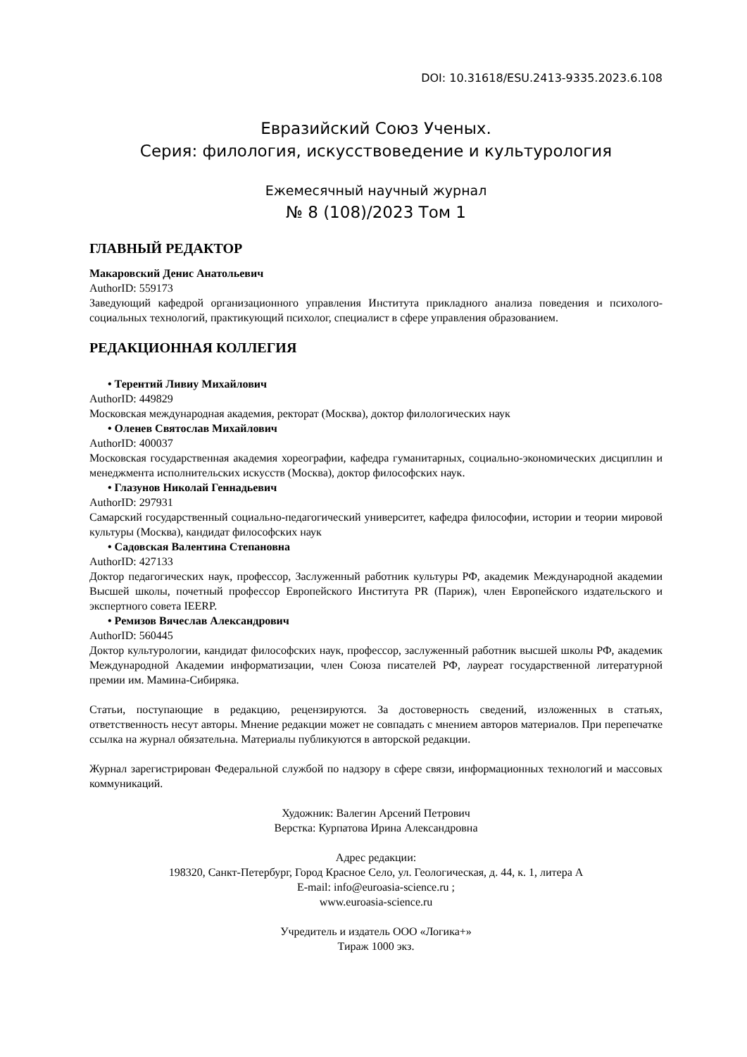DOI: 10.31618/ESU.2413-9335.2023.6.108
Евразийский Союз Ученых.
Серия: филология, искусствоведение и культурология
Ежемесячный научный журнал
№ 8 (108)/2023 Том 1
ГЛАВНЫЙ РЕДАКТОР
Макаровский Денис Анатольевич
AuthorID: 559173
Заведующий кафедрой организационного управления Института прикладного анализа поведения и психолого-социальных технологий, практикующий психолог, специалист в сфере управления образованием.
РЕДАКЦИОННАЯ КОЛЛЕГИЯ
• Терентий Ливиу Михайлович
AuthorID: 449829
Московская международная академия, ректорат (Москва), доктор филологических наук
• Оленев Святослав Михайлович
AuthorID: 400037
Московская государственная академия хореографии, кафедра гуманитарных, социально-экономических дисциплин и менеджмента исполнительских искусств (Москва), доктор философских наук.
• Глазунов Николай Геннадьевич
AuthorID: 297931
Самарский государственный социально-педагогический университет, кафедра философии, истории и теории мировой культуры (Москва), кандидат философских наук
• Садовская Валентина Степановна
AuthorID: 427133
Доктор педагогических наук, профессор, Заслуженный работник культуры РФ, академик Международной академии Высшей школы, почетный профессор Европейского Института PR (Париж), член Европейского издательского и экспертного совета IEERP.
• Ремизов Вячеслав Александрович
AuthorID: 560445
Доктор культурологии, кандидат философских наук, профессор, заслуженный работник высшей школы РФ, академик Международной Академии информатизации, член Союза писателей РФ, лауреат государственной литературной премии им. Мамина-Сибиряка.
Статьи, поступающие в редакцию, рецензируются. За достоверность сведений, изложенных в статьях, ответственность несут авторы. Мнение редакции может не совпадать с мнением авторов материалов. При перепечатке ссылка на журнал обязательна. Материалы публикуются в авторской редакции.
Журнал зарегистрирован Федеральной службой по надзору в сфере связи, информационных технологий и массовых коммуникаций.
Художник: Валегин Арсений Петрович
Верстка: Курпатова Ирина Александровна
Адрес редакции:
198320, Санкт-Петербург, Город Красное Село, ул. Геологическая, д. 44, к. 1, литера А
E-mail: info@euroasia-science.ru ;
www.euroasia-science.ru
Учредитель и издатель ООО «Логика+»
Тираж 1000 экз.